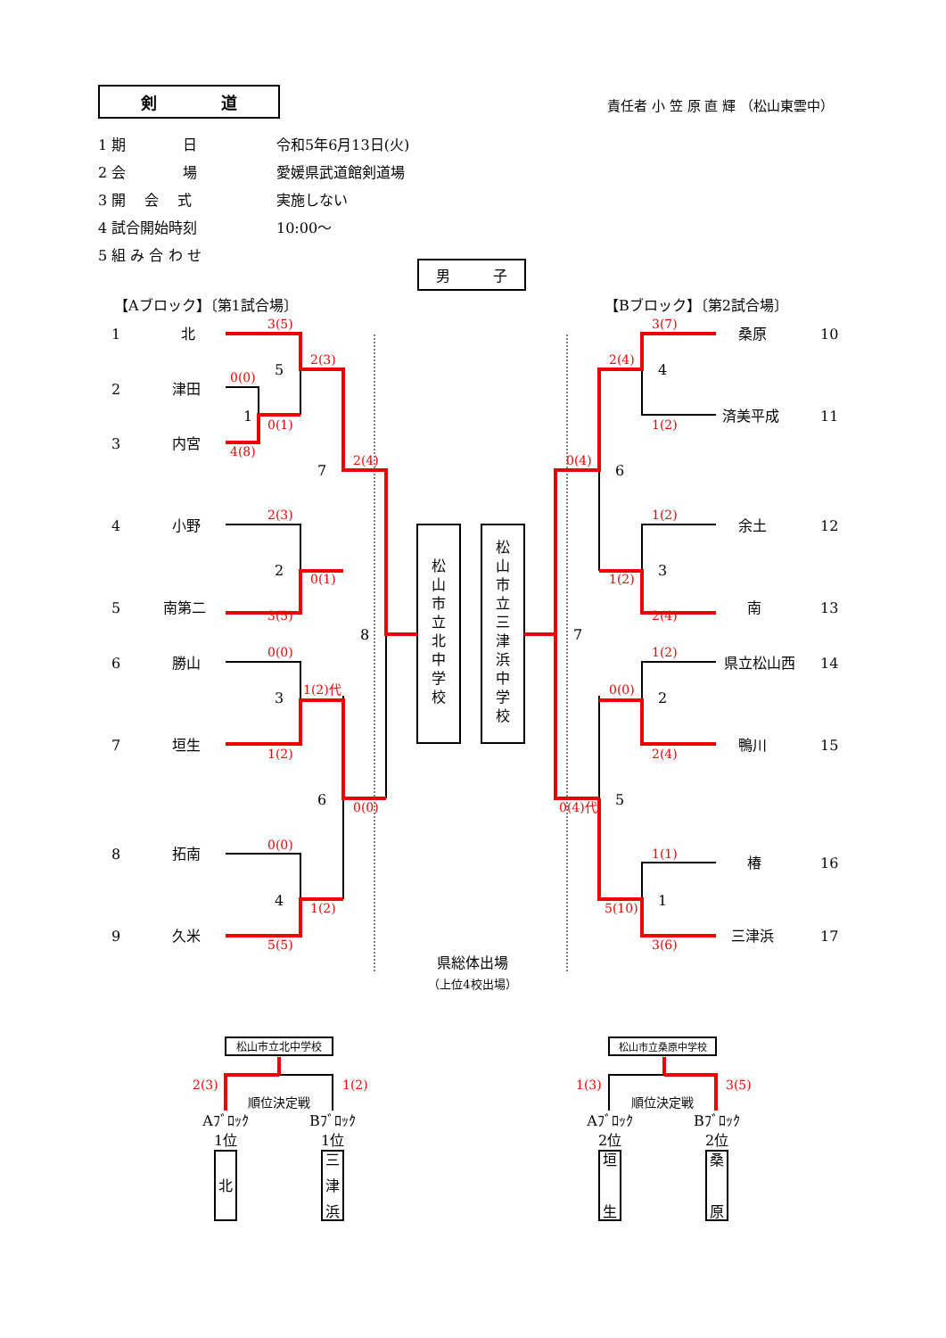剣　　　　道 責任者 小 笠 原 直 輝 （松山東雲中）
1 期　　　　日 令和5年6月13日(火)
2 会　　　　場 愛媛県武道館剣道場
3 開　 会　 式 実施しない
4 試合開始時刻 10:00～
5 組 み 合 わ せ
男　　　子
【Aブロック】〔第1試合場〕
【Bブロック】〔第2試合場〕
1
北
2
津田
3
内宮
4
小野
5
南第二
6
勝山
7
垣生
8
拓南
9
久米
桑原
10
済美平成
11
余土
12
南
13
県立松山西
14
鴨川
15
椿
16
三津浜
17
3(5)
2(3)
0(0)
0(1)
4(8)
2(4)
2(3)
0(1)
3(5)
0(0)
1(2)代
1(2)
0(0)
0(0)
1(2)
5(5)
3(7)
2(4)
1(2)
0(4)
1(2)
1(2)
2(4)
1(2)
0(0)
2(4)
0(4)代
1(1)
5(10)
3(6)
2(3)
1(2)
1(3)
3(5)
5
1
7
2
8
3
6
4
4
6
3
7
2
5
1
松
山
市
立
北
中
学
校
松
山
市
立
三
津
浜
中
学
校
県総体出場
（上位4校出場）
松山市立北中学校
松山市立桑原中学校
順位決定戦
順位決定戦
Aﾌﾞﾛｯｸ
Bﾌﾞﾛｯｸ
Aﾌﾞﾛｯｸ
Bﾌﾞﾛｯｸ
1位
1位
2位
2位
北
三
津
浜
垣
生
桑
原